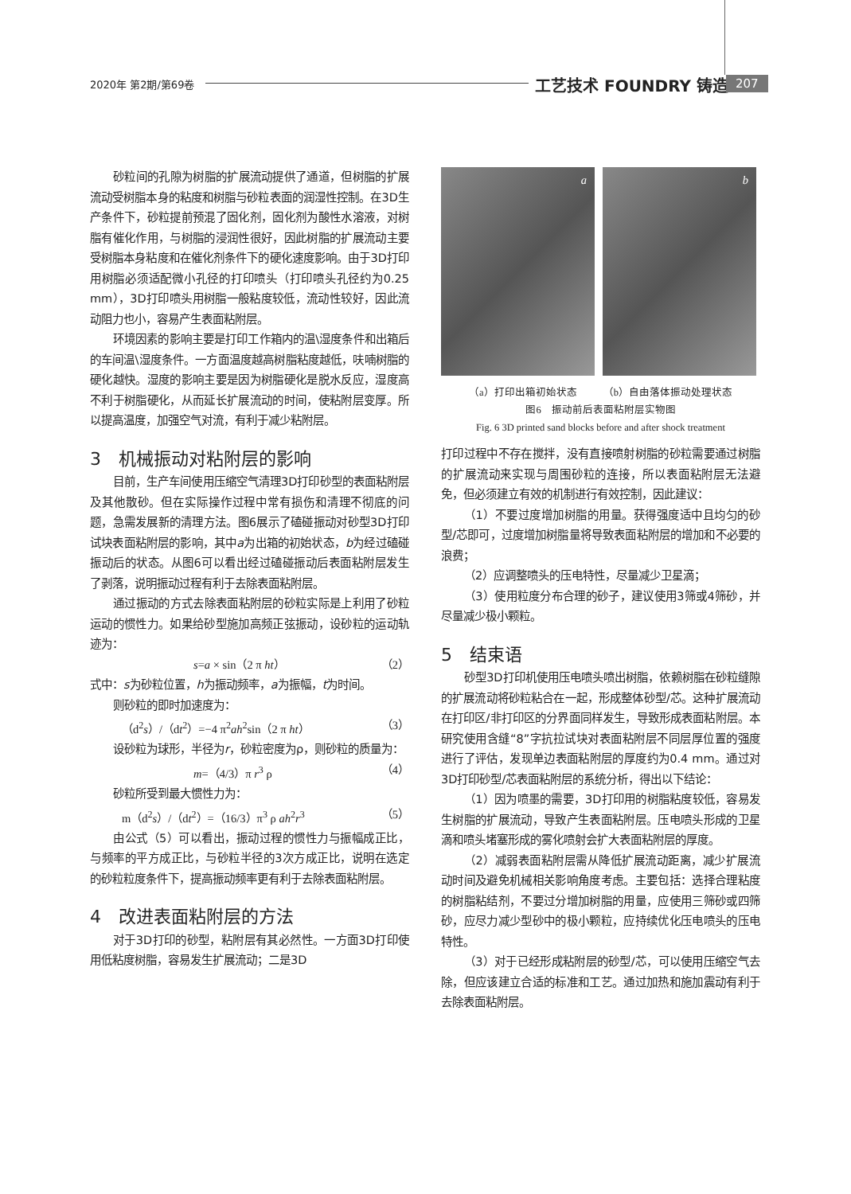2020年 第2期/第69卷 工艺技术 FOUNDRY 铸造 207
砂粒间的孔隙为树脂的扩展流动提供了通道，但树脂的扩展流动受树脂本身的粘度和树脂与砂粒表面的润湿性控制。在3D生产条件下，砂粒提前预混了固化剂，固化剂为酸性水溶液，对树脂有催化作用，与树脂的浸润性很好，因此树脂的扩展流动主要受树脂本身粘度和在催化剂条件下的硬化速度影响。由于3D打印用树脂必须适配微小孔径的打印喷头（打印喷头孔径约为0.25 mm），3D打印喷头用树脂一般粘度较低，流动性较好，因此流动阻力也小，容易产生表面粘附层。
环境因素的影响主要是打印工作箱内的温\湿度条件和出箱后的车间温\湿度条件。一方面温度越高树脂粘度越低，呋喃树脂的硬化越快。湿度的影响主要是因为树脂硬化是脱水反应，湿度高不利于树脂硬化，从而延长扩展流动的时间，使粘附层变厚。所以提高温度，加强空气对流，有利于减少粘附层。
3　机械振动对粘附层的影响
目前，生产车间使用压缩空气清理3D打印砂型的表面粘附层及其他散砂。但在实际操作过程中常有损伤和清理不彻底的问题，急需发展新的清理方法。图6展示了磕碰振动对砂型3D打印试块表面粘附层的影响，其中a为出箱的初始状态，b为经过磕碰振动后的状态。从图6可以看出经过磕碰振动后表面粘附层发生了剥落，说明振动过程有利于去除表面粘附层。
通过振动的方式去除表面粘附层的砂粒实际是上利用了砂粒运动的惯性力。如果给砂型施加高频正弦振动，设砂粒的运动轨迹为：
s=a × sin（2 π ht） （2）
式中：s为砂粒位置，h为振动频率，a为振幅，t为时间。
则砂粒的即时加速度为：
（d<sup>2</sup>s）/（dt<sup>2</sup>）=−4 π<sup>2</sup>ah<sup>2</sup>sin（2 π ht） （3）
设砂粒为球形，半径为r，砂粒密度为ρ，则砂粒的质量为：
m=（4/3）π r<sup>3</sup> ρ （4）
砂粒所受到最大惯性力为：
m（d<sup>2</sup>s）/（dt<sup>2</sup>）=（16/3）π<sup>3</sup> ρ ah<sup>2</sup>r<sup>3</sup> （5）
由公式（5）可以看出，振动过程的惯性力与振幅成正比，与频率的平方成正比，与砂粒半径的3次方成正比，说明在选定的砂粒粒度条件下，提高振动频率更有利于去除表面粘附层。
4　改进表面粘附层的方法
对于3D打印的砂型，粘附层有其必然性。一方面3D打印使用低粘度树脂，容易发生扩展流动；二是3D
a
b
（a）打印出箱初始状态　　　（b）自由落体振动处理状态
图6　振动前后表面粘附层实物图
Fig. 6 3D printed sand blocks before and after shock treatment
打印过程中不存在搅拌，没有直接喷射树脂的砂粒需要通过树脂的扩展流动来实现与周围砂粒的连接，所以表面粘附层无法避免，但必须建立有效的机制进行有效控制，因此建议：
（1）不要过度增加树脂的用量。获得强度适中且均匀的砂型/芯即可，过度增加树脂量将导致表面粘附层的增加和不必要的浪费；
（2）应调整喷头的压电特性，尽量减少卫星滴；
（3）使用粒度分布合理的砂子，建议使用3筛或4筛砂，并尽量减少极小颗粒。
5　结束语
砂型3D打印机使用压电喷头喷出树脂，依赖树脂在砂粒缝隙的扩展流动将砂粒粘合在一起，形成整体砂型/芯。这种扩展流动在打印区/非打印区的分界面同样发生，导致形成表面粘附层。本研究使用含缝“8”字抗拉试块对表面粘附层不同层厚位置的强度进行了评估，发现单边表面粘附层的厚度约为0.4 mm。通过对3D打印砂型/芯表面粘附层的系统分析，得出以下结论：
（1）因为喷墨的需要，3D打印用的树脂粘度较低，容易发生树脂的扩展流动，导致产生表面粘附层。压电喷头形成的卫星滴和喷头堵塞形成的雾化喷射会扩大表面粘附层的厚度。
（2）减弱表面粘附层需从降低扩展流动距离，减少扩展流动时间及避免机械相关影响角度考虑。主要包括：选择合理粘度的树脂粘结剂，不要过分增加树脂的用量，应使用三筛砂或四筛砂，应尽力减少型砂中的极小颗粒，应持续优化压电喷头的压电特性。
（3）对于已经形成粘附层的砂型/芯，可以使用压缩空气去除，但应该建立合适的标准和工艺。通过加热和施加震动有利于去除表面粘附层。